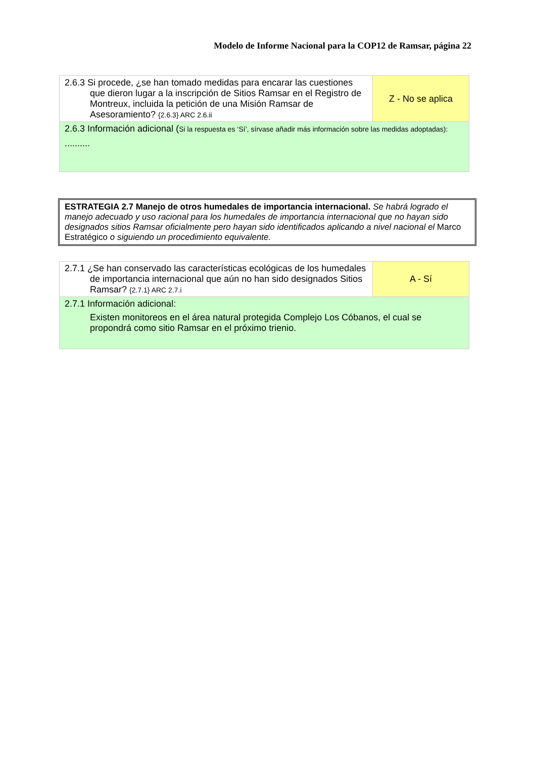Modelo de Informe Nacional para la COP12 de Ramsar, página 22
| 2.6.3 Si procede, ¿se han tomado medidas para encarar las cuestiones que dieron lugar a la inscripción de Sitios Ramsar en el Registro de Montreux, incluida la petición de una Misión Ramsar de Asesoramiento? {2.6.3} ARC 2.6.ii | Z - No se aplica |
| 2.6.3 Información adicional ( Si la respuesta es ‘Sí’, sírvase añadir más información sobre las medidas adoptadas): .......... | |
ESTRATEGIA 2.7 Manejo de otros humedales de importancia internacional. Se habrá logrado el manejo adecuado y uso racional para los humedales de importancia internacional que no hayan sido designados sitios Ramsar oficialmente pero hayan sido identificados aplicando a nivel nacional el Marco Estratégico o siguiendo un procedimiento equivalente.
| 2.7.1 ¿Se han conservado las características ecológicas de los humedales de importancia internacional que aún no han sido designados Sitios Ramsar? {2.7.1} ARC 2.7.i | A - Sí |
| 2.7.1 Información adicional: Existen monitoreos en el área natural protegida Complejo Los Cóbanos, el cual se propondrá como sitio Ramsar en el próximo trienio. | |